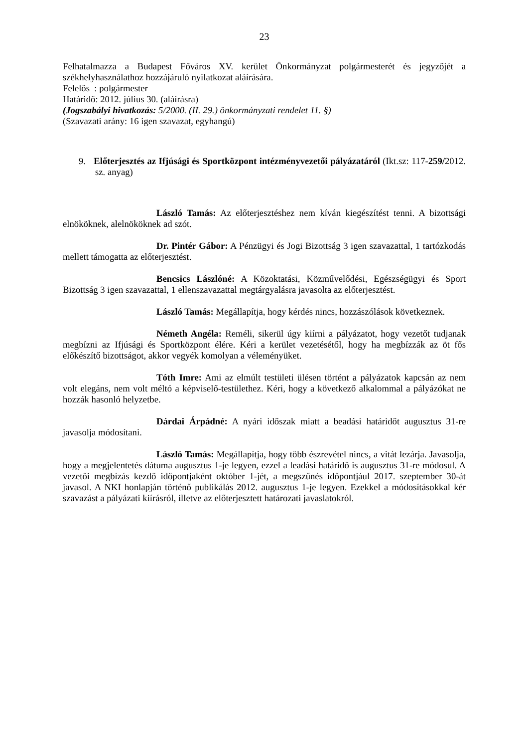23
Felhatalmazza a Budapest Főváros XV. kerület Önkormányzat polgármesterét és jegyzőjét a székhelyhasználathoz hozzájáruló nyilatkozat aláírására.
Felelős : polgármester
Határidő: 2012. július 30. (aláírásra)
(Jogszabályi hivatkozás: 5/2000. (II. 29.) önkormányzati rendelet 11. §)
(Szavazati arány: 16 igen szavazat, egyhangú)
9. Előterjesztés az Ifjúsági és Sportközpont intézményvezetői pályázatáról (Ikt.sz: 117-259/2012. sz. anyag)
László Tamás: Az előterjesztéshez nem kíván kiegészítést tenni. A bizottsági elnököknek, alelnököknek ad szót.
Dr. Pintér Gábor: A Pénzügyi és Jogi Bizottság 3 igen szavazattal, 1 tartózkodás mellett támogatta az előterjesztést.
Bencsics Lászlóné: A Közoktatási, Közművelődési, Egészségügyi és Sport Bizottság 3 igen szavazattal, 1 ellenszavazattal megtárgyalásra javasolta az előterjesztést.
László Tamás: Megállapítja, hogy kérdés nincs, hozzászólások következnek.
Németh Angéla: Reméli, sikerül úgy kiírni a pályázatot, hogy vezetőt tudjanak megbízni az Ifjúsági és Sportközpont élére. Kéri a kerület vezetésétől, hogy ha megbízzák az öt fős előkészítő bizottságot, akkor vegyék komolyan a véleményüket.
Tóth Imre: Ami az elmúlt testületi ülésen történt a pályázatok kapcsán az nem volt elegáns, nem volt méltó a képviselő-testülethez. Kéri, hogy a következő alkalommal a pályázókat ne hozzák hasonló helyzetbe.
Dárdai Árpádné: A nyári időszak miatt a beadási határidőt augusztus 31-re javasolja módosítani.
László Tamás: Megállapítja, hogy több észrevétel nincs, a vitát lezárja. Javasolja, hogy a megjelentetés dátuma augusztus 1-je legyen, ezzel a leadási határidő is augusztus 31-re módosul. A vezetői megbízás kezdő időpontjaként október 1-jét, a megszűnés időpontjául 2017. szeptember 30-át javasol. A NKI honlapján történő publikálás 2012. augusztus 1-je legyen. Ezekkel a módosításokkal kér szavazást a pályázati kiírásról, illetve az előterjesztett határozati javaslatokról.